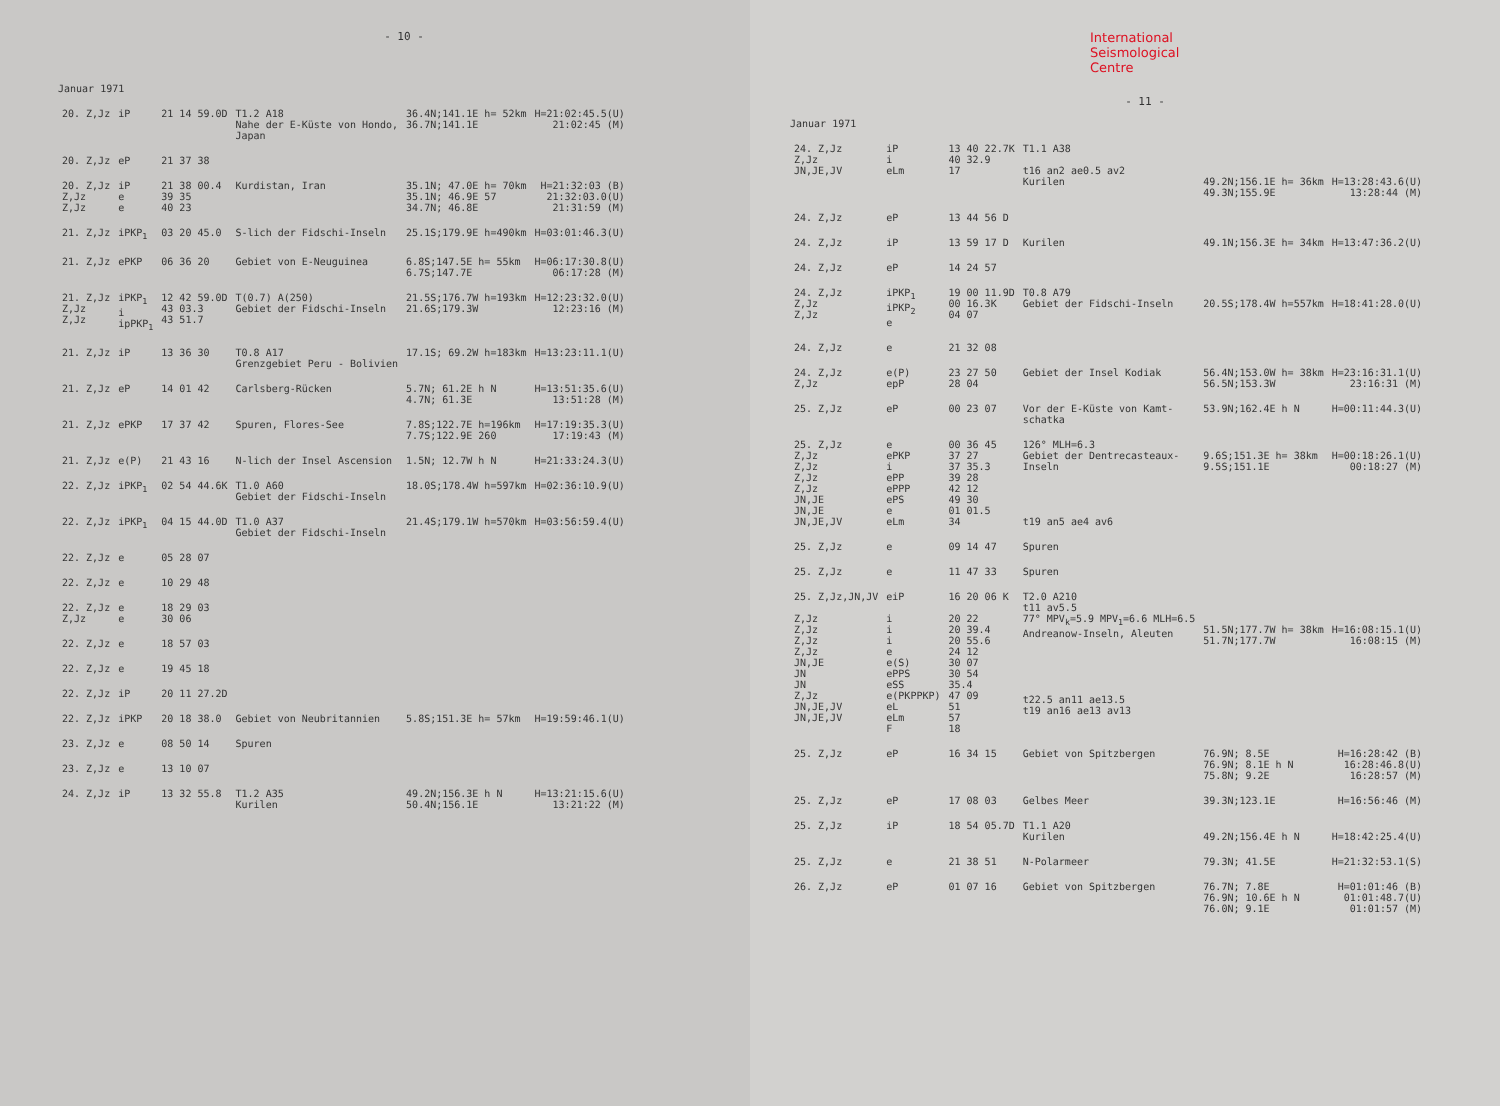- 10 -
Januar 1971
| 20. Z,Jz | iP | 21 14 59.0D | T1.2 A18 Nahe der E-Küste von Hondo, Japan | 36.4N;141.1E h= 52km 36.7N;141.1E | H=21:02:45.5(U) 21:02:45 (M) |
| 20. Z,Jz | eP | 21 37 38 | | | |
| 20. Z,Jz Z,Jz Z,Jz | iP e e | 21 38 00.4 39 35 40 23 | Kurdistan, Iran | 35.1N; 47.0E h= 70km 35.1N; 46.9E 57 34.7N; 46.8E | H=21:32:03 (B) 21:32:03.0(U) 21:31:59 (M) |
| 21. Z,Jz | iPKP<sub>1</sub> | 03 20 45.0 | S-lich der Fidschi-Inseln | 25.1S;179.9E h=490km | H=03:01:46.3(U) |
| 21. Z,Jz | ePKP | 06 36 20 | Gebiet von E-Neuguinea | 6.8S;147.5E h= 55km 6.7S;147.7E | H=06:17:30.8(U) 06:17:28 (M) |
| 21. Z,Jz Z,Jz Z,Jz | iPKP<sub>1</sub> i ipPKP<sub>1</sub> | 12 42 59.0D 43 03.3 43 51.7 | T(0.7) A(250) Gebiet der Fidschi-Inseln | 21.5S;176.7W h=193km 21.6S;179.3W | H=12:23:32.0(U) 12:23:16 (M) |
| 21. Z,Jz | iP | 13 36 30 | T0.8 A17 Grenzgebiet Peru - Bolivien | 17.1S; 69.2W h=183km | H=13:23:11.1(U) |
| 21. Z,Jz | eP | 14 01 42 | Carlsberg-Rücken | 5.7N; 61.2E h N 4.7N; 61.3E | H=13:51:35.6(U) 13:51:28 (M) |
| 21. Z,Jz | ePKP | 17 37 42 | Spuren, Flores-See | 7.8S;122.7E h=196km 7.7S;122.9E 260 | H=17:19:35.3(U) 17:19:43 (M) |
| 21. Z,Jz | e(P) | 21 43 16 | N-lich der Insel Ascension | 1.5N; 12.7W h N | H=21:33:24.3(U) |
| 22. Z,Jz | iPKP<sub>1</sub> | 02 54 44.6K | T1.0 A60 Gebiet der Fidschi-Inseln | 18.0S;178.4W h=597km | H=02:36:10.9(U) |
| 22. Z,Jz | iPKP<sub>1</sub> | 04 15 44.0D | T1.0 A37 Gebiet der Fidschi-Inseln | 21.4S;179.1W h=570km | H=03:56:59.4(U) |
| 22. Z,Jz | e | 05 28 07 | | | |
| 22. Z,Jz | e | 10 29 48 | | | |
| 22. Z,Jz Z,Jz | e e | 18 29 03 30 06 | | | |
| 22. Z,Jz | e | 18 57 03 | | | |
| 22. Z,Jz | e | 19 45 18 | | | |
| 22. Z,Jz | iP | 20 11 27.2D | | | |
| 22. Z,Jz | iPKP | 20 18 38.0 | Gebiet von Neubritannien | 5.8S;151.3E h= 57km | H=19:59:46.1(U) |
| 23. Z,Jz | e | 08 50 14 | Spuren | | |
| 23. Z,Jz | e | 13 10 07 | | | |
| 24. Z,Jz | iP | 13 32 55.8 | T1.2 A35 Kurilen | 49.2N;156.3E h N 50.4N;156.1E | H=13:21:15.6(U) 13:21:22 (M) |
International
Seismological
Centre
- 11 -
Januar 1971
| 24. Z,Jz Z,Jz JN,JE,JV | iP i eLm | 13 40 22.7K 40 32.9 17 | T1.1 A38 t16 an2 ae0.5 av2 Kurilen | 49.2N;156.1E h= 36km 49.3N;155.9E | H=13:28:43.6(U) 13:28:44 (M) |
| 24. Z,Jz | eP | 13 44 56 D | | | |
| 24. Z,Jz | iP | 13 59 17 D | Kurilen | 49.1N;156.3E h= 34km | H=13:47:36.2(U) |
| 24. Z,Jz | eP | 14 24 57 | | | |
| 24. Z,Jz Z,Jz Z,Jz | iPKP<sub>1</sub> iPKP<sub>2</sub> e | 19 00 11.9D 00 16.3K 04 07 | T0.8 A79 Gebiet der Fidschi-Inseln | 20.5S;178.4W h=557km | H=18:41:28.0(U) |
| 24. Z,Jz | e | 21 32 08 | | | |
| 24. Z,Jz Z,Jz | e(P) epP | 23 27 50 28 04 | Gebiet der Insel Kodiak | 56.4N;153.0W h= 38km 56.5N;153.3W | H=23:16:31.1(U) 23:16:31 (M) |
| 25. Z,Jz | eP | 00 23 07 | Vor der E-Küste von Kamt- schatka | 53.9N;162.4E h N | H=00:11:44.3(U) |
| 25. Z,Jz Z,Jz Z,Jz Z,Jz Z,Jz JN,JE JN,JE JN,JE,JV | e ePKP i ePP ePPP ePS e eLm | 00 36 45 37 27 37 35.3 39 28 42 12 49 30 01 01.5 34 | 126° MLH=6.3 Gebiet der Dentrecasteaux- Inseln t19 an5 ae4 av6 | 9.6S;151.3E h= 38km 9.5S;151.1E | H=00:18:26.1(U) 00:18:27 (M) |
| 25. Z,Jz | e | 09 14 47 | Spuren | | |
| 25. Z,Jz | e | 11 47 33 | Spuren | | |
| 25. Z,Jz,JN,JV Z,Jz Z,Jz Z,Jz Z,Jz JN,JE JN JN Z,Jz JN,JE,JV JN,JE,JV | eiP i i i e e(S) ePPS eSS e(PKPPKP) eL eLm F | 16 20 06 K 20 22 20 39.4 20 55.6 24 12 30 07 30 54 35.4 47 09 51 57 18 | T2.0 A210 t11 av5.5 77° MPV<sub>k</sub>=5.9 MPV<sub>1</sub>=6.6 MLH=6.5 Andreanow-Inseln, Aleuten t22.5 an11 ae13.5 t19 an16 ae13 av13 | 51.5N;177.7W h= 38km 51.7N;177.7W | H=16:08:15.1(U) 16:08:15 (M) |
| 25. Z,Jz | eP | 16 34 15 | Gebiet von Spitzbergen | 76.9N; 8.5E 76.9N; 8.1E h N 75.8N; 9.2E | H=16:28:42 (B) 16:28:46.8(U) 16:28:57 (M) |
| 25. Z,Jz | eP | 17 08 03 | Gelbes Meer | 39.3N;123.1E | H=16:56:46 (M) |
| 25. Z,Jz | iP | 18 54 05.7D | T1.1 A20 Kurilen | 49.2N;156.4E h N | H=18:42:25.4(U) |
| 25. Z,Jz | e | 21 38 51 | N-Polarmeer | 79.3N; 41.5E | H=21:32:53.1(S) |
| 26. Z,Jz | eP | 01 07 16 | Gebiet von Spitzbergen | 76.7N; 7.8E 76.9N; 10.6E h N 76.0N; 9.1E | H=01:01:46 (B) 01:01:48.7(U) 01:01:57 (M) |